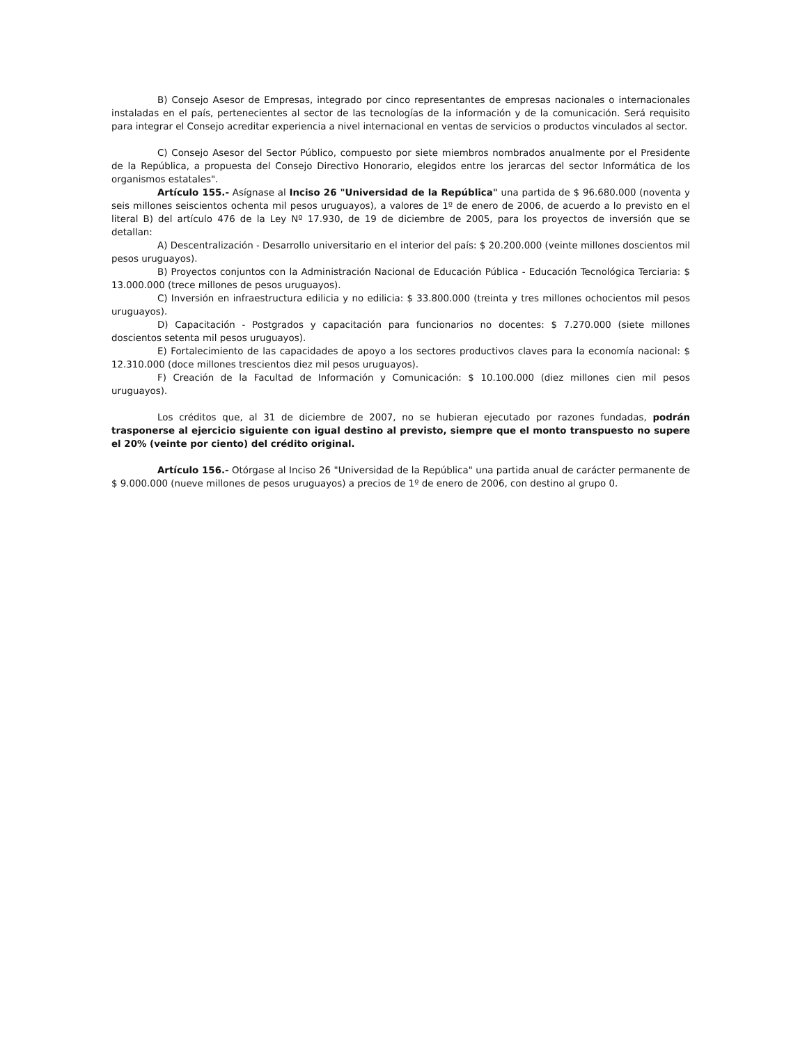B) Consejo Asesor de Empresas, integrado por cinco representantes de empresas nacionales o internacionales instaladas en el país, pertenecientes al sector de las tecnologías de la información y de la comunicación. Será requisito para integrar el Consejo acreditar experiencia a nivel internacional en ventas de servicios o productos vinculados al sector.
C) Consejo Asesor del Sector Público, compuesto por siete miembros nombrados anualmente por el Presidente de la República, a propuesta del Consejo Directivo Honorario, elegidos entre los jerarcas del sector Informática de los organismos estatales".
Artículo 155.- Asígnase al Inciso 26 "Universidad de la República" una partida de $ 96.680.000 (noventa y seis millones seiscientos ochenta mil pesos uruguayos), a valores de 1º de enero de 2006, de acuerdo a lo previsto en el literal B) del artículo 476 de la Ley Nº 17.930, de 19 de diciembre de 2005, para los proyectos de inversión que se detallan:
A) Descentralización - Desarrollo universitario en el interior del país: $ 20.200.000 (veinte millones doscientos mil pesos uruguayos).
B) Proyectos conjuntos con la Administración Nacional de Educación Pública - Educación Tecnológica Terciaria: $ 13.000.000 (trece millones de pesos uruguayos).
C) Inversión en infraestructura edilicia y no edilicia: $ 33.800.000 (treinta y tres millones ochocientos mil pesos uruguayos).
D) Capacitación - Postgrados y capacitación para funcionarios no docentes: $ 7.270.000 (siete millones doscientos setenta mil pesos uruguayos).
E) Fortalecimiento de las capacidades de apoyo a los sectores productivos claves para la economía nacional: $ 12.310.000 (doce millones trescientos diez mil pesos uruguayos).
F) Creación de la Facultad de Información y Comunicación: $ 10.100.000 (diez millones cien mil pesos uruguayos).
Los créditos que, al 31 de diciembre de 2007, no se hubieran ejecutado por razones fundadas, podrán trasponerse al ejercicio siguiente con igual destino al previsto, siempre que el monto transpuesto no supere el 20% (veinte por ciento) del crédito original.
Artículo 156.- Otórgase al Inciso 26 "Universidad de la República" una partida anual de carácter permanente de $ 9.000.000 (nueve millones de pesos uruguayos) a precios de 1º de enero de 2006, con destino al grupo 0.